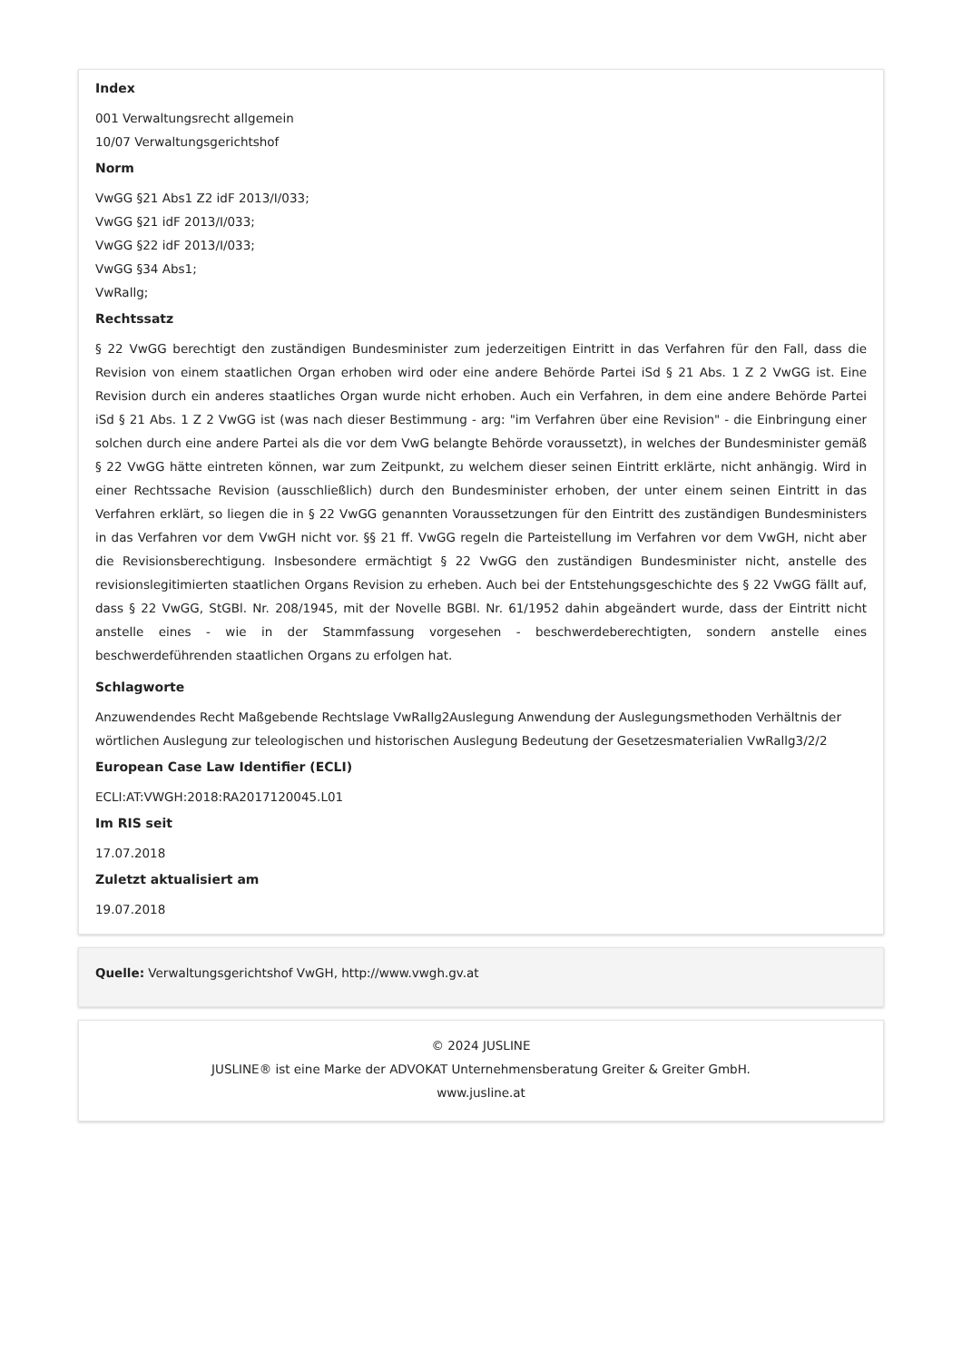Index
001 Verwaltungsrecht allgemein
10/07 Verwaltungsgerichtshof
Norm
VwGG §21 Abs1 Z2 idF 2013/I/033;
VwGG §21 idF 2013/I/033;
VwGG §22 idF 2013/I/033;
VwGG §34 Abs1;
VwRallg;
Rechtssatz
§ 22 VwGG berechtigt den zuständigen Bundesminister zum jederzeitigen Eintritt in das Verfahren für den Fall, dass die Revision von einem staatlichen Organ erhoben wird oder eine andere Behörde Partei iSd § 21 Abs. 1 Z 2 VwGG ist. Eine Revision durch ein anderes staatliches Organ wurde nicht erhoben. Auch ein Verfahren, in dem eine andere Behörde Partei iSd § 21 Abs. 1 Z 2 VwGG ist (was nach dieser Bestimmung - arg: "im Verfahren über eine Revision" - die Einbringung einer solchen durch eine andere Partei als die vor dem VwG belangte Behörde voraussetzt), in welches der Bundesminister gemäß § 22 VwGG hätte eintreten können, war zum Zeitpunkt, zu welchem dieser seinen Eintritt erklärte, nicht anhängig. Wird in einer Rechtssache Revision (ausschließlich) durch den Bundesminister erhoben, der unter einem seinen Eintritt in das Verfahren erklärt, so liegen die in § 22 VwGG genannten Voraussetzungen für den Eintritt des zuständigen Bundesministers in das Verfahren vor dem VwGH nicht vor. §§ 21 ff. VwGG regeln die Parteistellung im Verfahren vor dem VwGH, nicht aber die Revisionsberechtigung. Insbesondere ermächtigt § 22 VwGG den zuständigen Bundesminister nicht, anstelle des revisionslegitimierten staatlichen Organs Revision zu erheben. Auch bei der Entstehungsgeschichte des § 22 VwGG fällt auf, dass § 22 VwGG, StGBl. Nr. 208/1945, mit der Novelle BGBl. Nr. 61/1952 dahin abgeändert wurde, dass der Eintritt nicht anstelle eines - wie in der Stammfassung vorgesehen - beschwerdeberechtigten, sondern anstelle eines beschwerdeführenden staatlichen Organs zu erfolgen hat.
Schlagworte
Anzuwendendes Recht Maßgebende Rechtslage VwRallg2Auslegung Anwendung der Auslegungsmethoden Verhältnis der wörtlichen Auslegung zur teleologischen und historischen Auslegung Bedeutung der Gesetzesmaterialien VwRallg3/2/2
European Case Law Identifier (ECLI)
ECLI:AT:VWGH:2018:RA2017120045.L01
Im RIS seit
17.07.2018
Zuletzt aktualisiert am
19.07.2018
Quelle: Verwaltungsgerichtshof VwGH, http://www.vwgh.gv.at
© 2024 JUSLINE
JUSLINE® ist eine Marke der ADVOKAT Unternehmensberatung Greiter & Greiter GmbH.
www.jusline.at